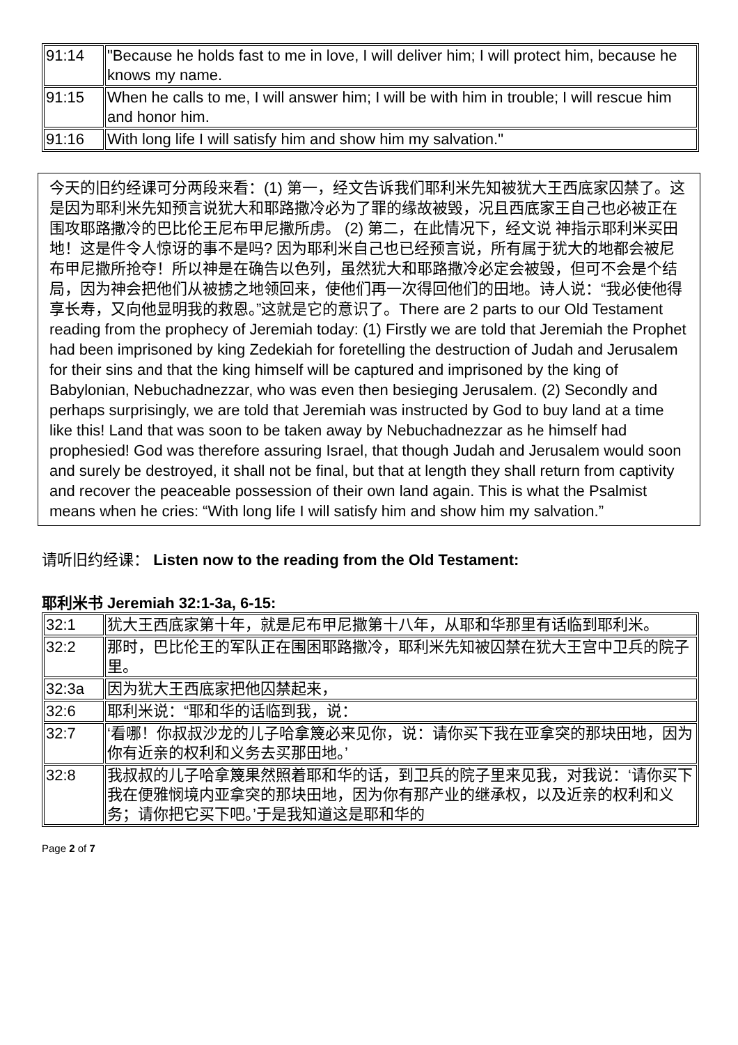| 91:14 | "Because he holds fast to me in love, I will deliver him; I will protect him, because he knows my name. |
| 91:15 | When he calls to me, I will answer him; I will be with him in trouble; I will rescue him and honor him. |
| 91:16 | With long life I will satisfy him and show him my salvation." |
今天的旧约经课可分两段来看：(1) 第一，经文告诉我们耶利米先知被犹大王西底家囚禁了。这是因为耶利米先知预言说犹大和耶路撒冷必为了罪的缘故被毁，况且西底家王自己也必被正在围攻耶路撒冷的巴比伦王尼布甲尼撒所虏。 (2) 第二，在此情况下，经文说 神指示耶利米买田地！这是件令人惊讶的事不是吗? 因为耶利米自己也已经预言说，所有属于犹大的地都会被尼布甲尼撒所抢夺！所以神是在确告以色列，虽然犹大和耶路撒冷必定会被毁，但可不会是个结局，因为神会把他们从被掳之地领回来，使他们再一次得回他们的田地。诗人说：“我必使他得享长寿，又向他显明我的救恩。”这就是它的意识了。There are 2 parts to our Old Testament reading from the prophecy of Jeremiah today: (1) Firstly we are told that Jeremiah the Prophet had been imprisoned by king Zedekiah for foretelling the destruction of Judah and Jerusalem for their sins and that the king himself will be captured and imprisoned by the king of Babylonian, Nebuchadnezzar, who was even then besieging Jerusalem. (2) Secondly and perhaps surprisingly, we are told that Jeremiah was instructed by God to buy land at a time like this! Land that was soon to be taken away by Nebuchadnezzar as he himself had prophesied! God was therefore assuring Israel, that though Judah and Jerusalem would soon and surely be destroyed, it shall not be final, but that at length they shall return from captivity and recover the peaceable possession of their own land again. This is what the Psalmist means when he cries: “With long life I will satisfy him and show him my salvation.”
请听旧约经课： Listen now to the reading from the Old Testament:
耶利米书 Jeremiah 32:1-3a, 6-15:
| 32:1 | 犹大王西底家第十年，就是尼布甲尼撒第十八年，从耶和华那里有话临到耶利米。 |
| 32:2 | 那时，巴比伦王的军队正在围困耶路撒冷，耶利米先知被囚禁在犹大王宫中卫兵的院子里。 |
| 32:3a | 因为犹大王西底家把他囚禁起来， |
| 32:6 | 耶利米说：“耶和华的话临到我，说： |
| 32:7 | ‘看哪！你叔叔沙龙的儿子哈拿篾必来见你，说：请你买下我在亚拿突的那块田地，因为你有近亲的权利和义务去买那田地。’ |
| 32:8 | 我叔叔的儿子哈拿篾果然照着耶和华的话，到卫兵的院子里来见我，对我说：‘请你买下我在便雅悯境内亚拿突的那块田地，因为你有那产业的继承权，以及近亲的权利和义务；请你把它买下吧。’于是我知道这是耶和华的 |
Page 2 of 7